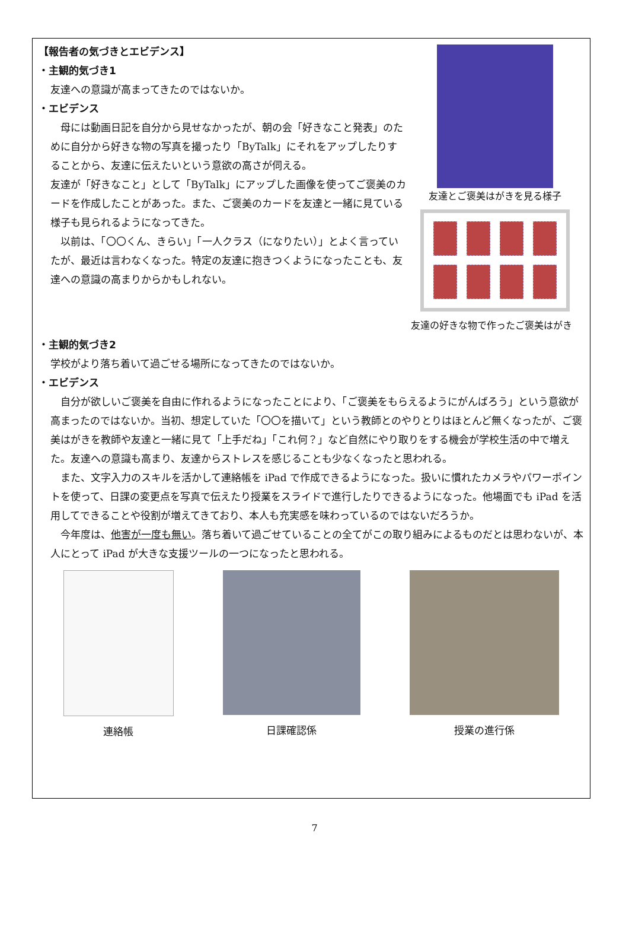【報告者の気づきとエビデンス】
・主観的気づき1
友達への意識が高まってきたのではないか。
・エビデンス
母には動画日記を自分から見せなかったが、朝の会「好きなこと発表」のために自分から好きな物の写真を撮ったり「ByTalk」にそれをアップしたりすることから、友達に伝えたいという意欲の高さが伺える。
友達が「好きなこと」として「ByTalk」にアップした画像を使ってご褒美のカードを作成したことがあった。また、ご褒美のカードを友達と一緒に見ている様子も見られるようになってきた。
以前は、「〇〇くん、きらい」「一人クラス（になりたい）」とよく言っていたが、最近は言わなくなった。特定の友達に抱きつくようになったことも、友達への意識の高まりからかもしれない。
友達とご褒美はがきを見る様子
友達の好きな物で作ったご褒美はがき
・主観的気づき2
学校がより落ち着いて過ごせる場所になってきたのではないか。
・エビデンス
自分が欲しいご褒美を自由に作れるようになったことにより、「ご褒美をもらえるようにがんばろう」という意欲が高まったのではないか。当初、想定していた「〇〇を描いて」という教師とのやりとりはほとんど無くなったが、ご褒美はがきを教師や友達と一緒に見て「上手だね」「これ何？」など自然にやり取りをする機会が学校生活の中で増えた。友達への意識も高まり、友達からストレスを感じることも少なくなったと思われる。
また、文字入力のスキルを活かして連絡帳を iPad で作成できるようになった。扱いに慣れたカメラやパワーポイントを使って、日課の変更点を写真で伝えたり授業をスライドで進行したりできるようになった。他場面でも iPad を活用してできることや役割が増えてきており、本人も充実感を味わっているのではないだろうか。
今年度は、他害が一度も無い。落ち着いて過ごせていることの全てがこの取り組みによるものだとは思わないが、本人にとって iPad が大きな支援ツールの一つになったと思われる。
連絡帳 日課確認係 授業の進行係
7